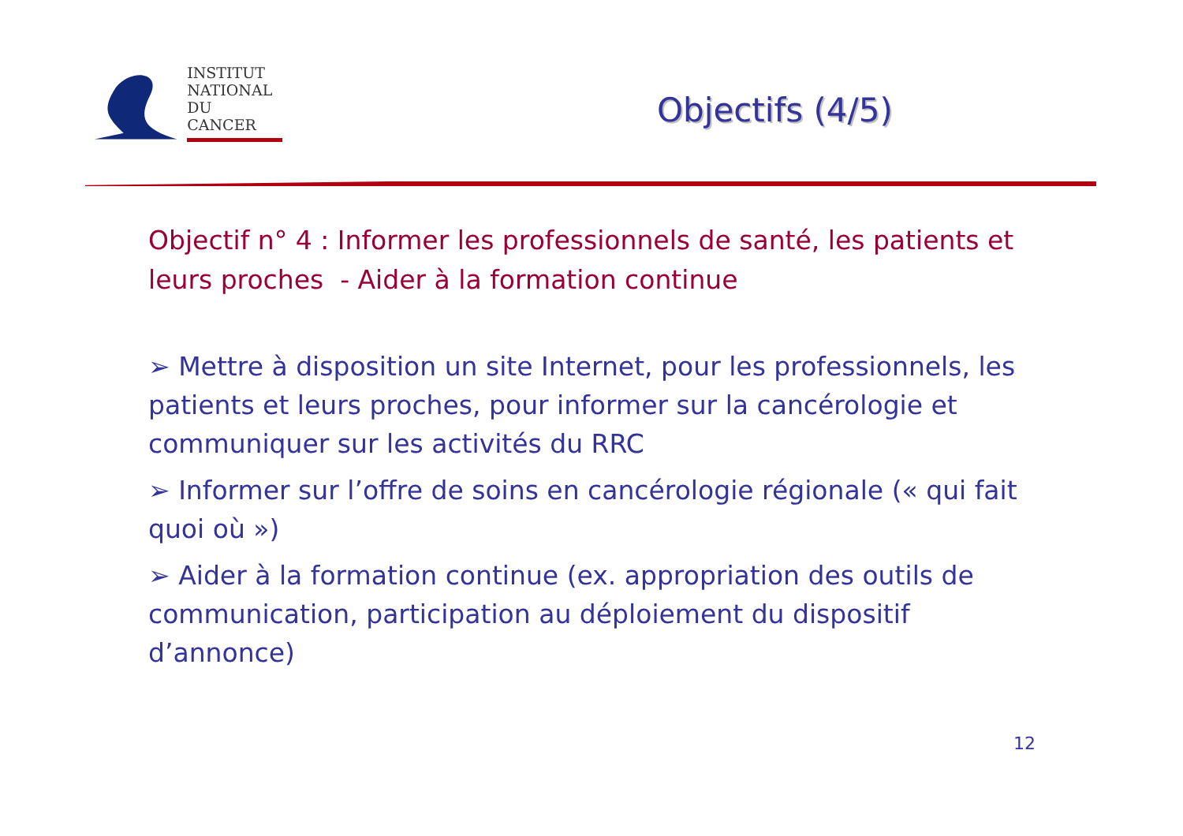INSTITUT
NATIONAL
DU CANCER
Objectifs (4/5)
Objectif n° 4 : Informer les professionnels de santé, les patients et leurs proches - Aider à la formation continue
➢ Mettre à disposition un site Internet, pour les professionnels, les patients et leurs proches, pour informer sur la cancérologie et communiquer sur les activités du RRC
➢ Informer sur l’offre de soins en cancérologie régionale (« qui fait quoi où »)
➢ Aider à la formation continue (ex. appropriation des outils de communication, participation au déploiement du dispositif d’annonce)
12